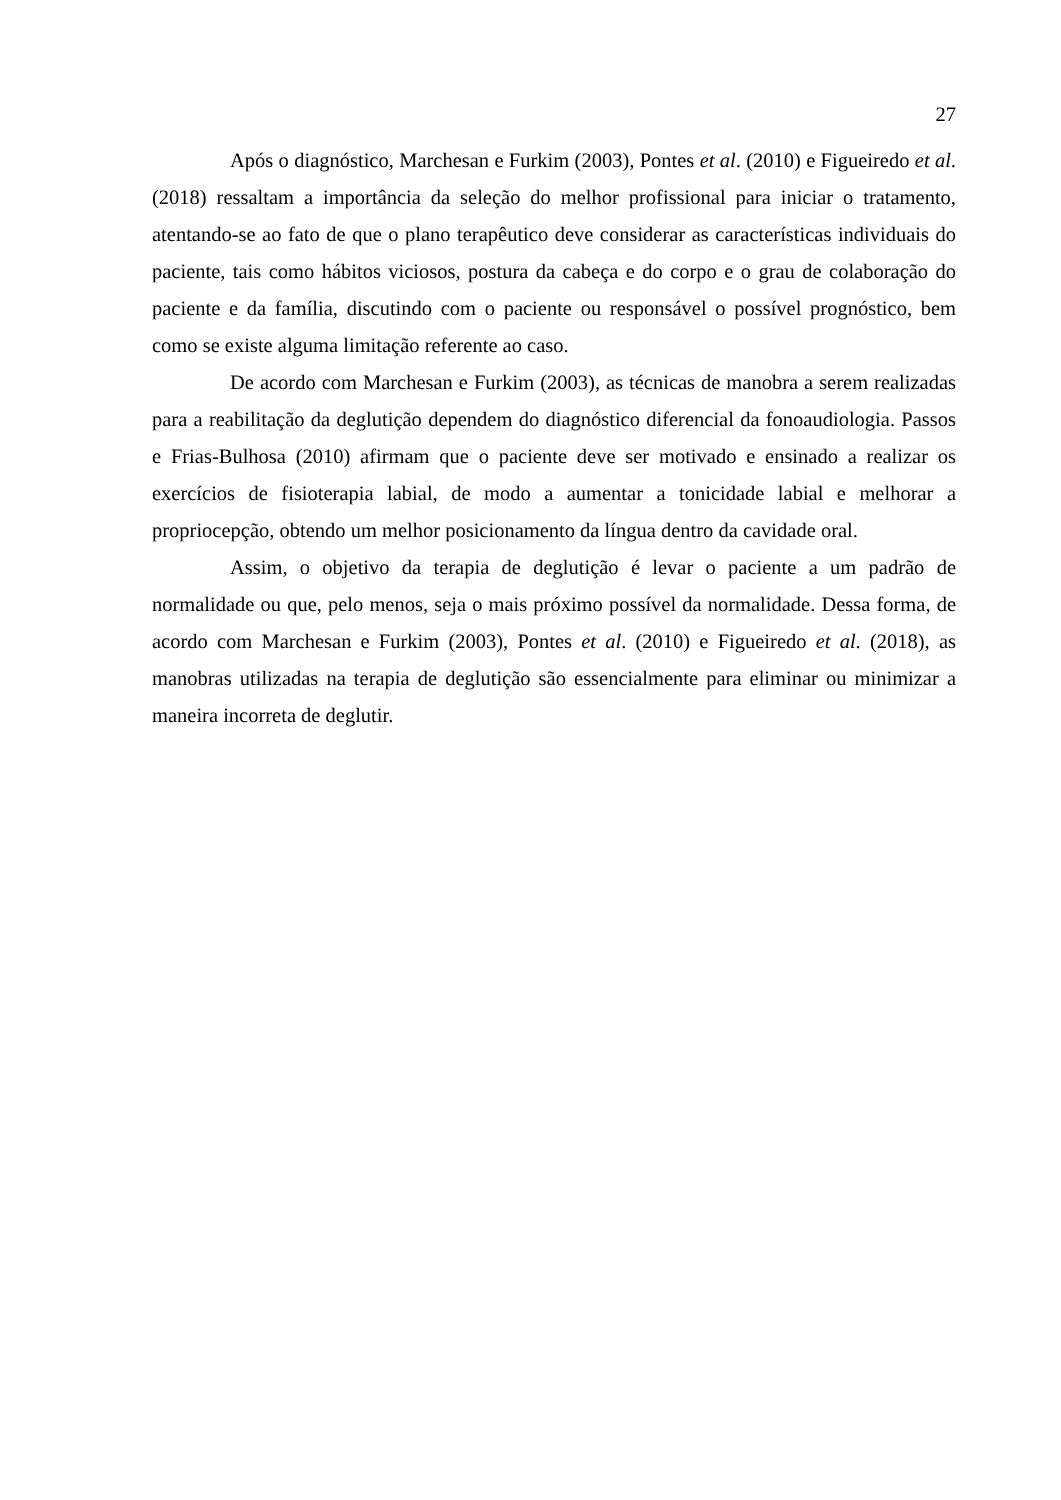27
Após o diagnóstico, Marchesan e Furkim (2003), Pontes et al. (2010) e Figueiredo et al. (2018) ressaltam a importância da seleção do melhor profissional para iniciar o tratamento, atentando-se ao fato de que o plano terapêutico deve considerar as características individuais do paciente, tais como hábitos viciosos, postura da cabeça e do corpo e o grau de colaboração do paciente e da família, discutindo com o paciente ou responsável o possível prognóstico, bem como se existe alguma limitação referente ao caso.
De acordo com Marchesan e Furkim (2003), as técnicas de manobra a serem realizadas para a reabilitação da deglutição dependem do diagnóstico diferencial da fonoaudiologia. Passos e Frias-Bulhosa (2010) afirmam que o paciente deve ser motivado e ensinado a realizar os exercícios de fisioterapia labial, de modo a aumentar a tonicidade labial e melhorar a propriocepção, obtendo um melhor posicionamento da língua dentro da cavidade oral.
Assim, o objetivo da terapia de deglutição é levar o paciente a um padrão de normalidade ou que, pelo menos, seja o mais próximo possível da normalidade. Dessa forma, de acordo com Marchesan e Furkim (2003), Pontes et al. (2010) e Figueiredo et al. (2018), as manobras utilizadas na terapia de deglutição são essencialmente para eliminar ou minimizar a maneira incorreta de deglutir.